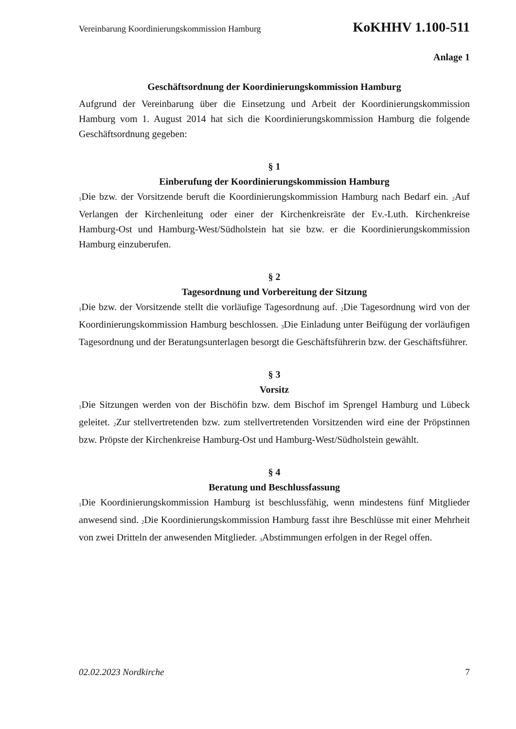Vereinbarung Koordinierungskommission Hamburg KoKHHV 1.100-511
Anlage 1
Geschäftsordnung der Koordinierungskommission Hamburg
Aufgrund der Vereinbarung über die Einsetzung und Arbeit der Koordinierungskommission Hamburg vom 1. August 2014 hat sich die Koordinierungskommission Hamburg die folgende Geschäftsordnung gegeben:
§ 1
Einberufung der Koordinierungskommission Hamburg
<sub>1</sub>Die bzw. der Vorsitzende beruft die Koordinierungskommission Hamburg nach Bedarf ein. <sub>2</sub>Auf Verlangen der Kirchenleitung oder einer der Kirchenkreisräte der Ev.-Luth. Kirchenkreise Hamburg-Ost und Hamburg-West/Südholstein hat sie bzw. er die Koordinierungskommission Hamburg einzuberufen.
§ 2
Tagesordnung und Vorbereitung der Sitzung
<sub>1</sub>Die bzw. der Vorsitzende stellt die vorläufige Tagesordnung auf. <sub>2</sub>Die Tagesordnung wird von der Koordinierungskommission Hamburg beschlossen. <sub>3</sub>Die Einladung unter Beifügung der vorläufigen Tagesordnung und der Beratungsunterlagen besorgt die Geschäftsführerin bzw. der Geschäftsführer.
§ 3
Vorsitz
<sub>1</sub>Die Sitzungen werden von der Bischöfin bzw. dem Bischof im Sprengel Hamburg und Lübeck geleitet. <sub>2</sub>Zur stellvertretenden bzw. zum stellvertretenden Vorsitzenden wird eine der Pröpstinnen bzw. Pröpste der Kirchenkreise Hamburg-Ost und Hamburg-West/Südholstein gewählt.
§ 4
Beratung und Beschlussfassung
<sub>1</sub>Die Koordinierungskommission Hamburg ist beschlussfähig, wenn mindestens fünf Mitglieder anwesend sind. <sub>2</sub>Die Koordinierungskommission Hamburg fasst ihre Beschlüsse mit einer Mehrheit von zwei Dritteln der anwesenden Mitglieder. <sub>3</sub>Abstimmungen erfolgen in der Regel offen.
02.02.2023 Nordkirche 7